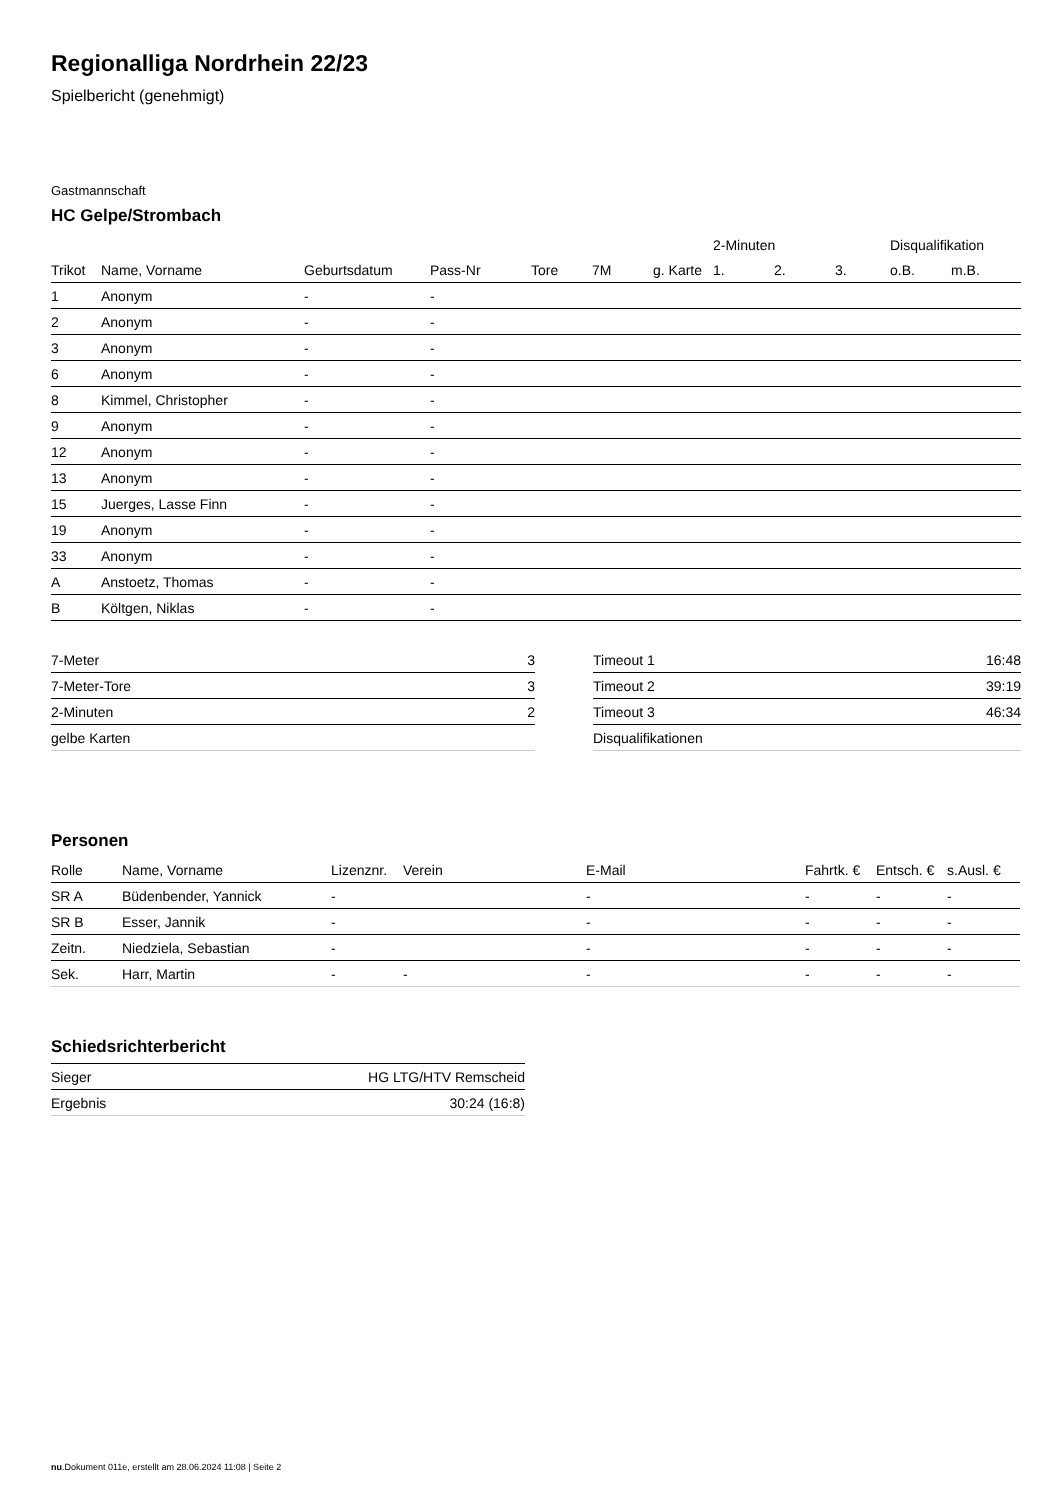Regionalliga Nordrhein 22/23
Spielbericht (genehmigt)
Gastmannschaft
HC Gelpe/Strombach
| | | | | | | | 2-Minuten | | | Disqualifikation | |
| --- | --- | --- | --- | --- | --- | --- | --- | --- | --- | --- | --- |
| Trikot | Name, Vorname | Geburtsdatum | Pass-Nr | Tore | 7M | g. Karte | 1. | 2. | 3. | o.B. | m.B. |
| 1 | Anonym | - | - | | | | | | | | |
| 2 | Anonym | - | - | | | | | | | | |
| 3 | Anonym | - | - | | | | | | | | |
| 6 | Anonym | - | - | | | | | | | | |
| 8 | Kimmel, Christopher | - | - | | | | | | | | |
| 9 | Anonym | - | - | | | | | | | | |
| 12 | Anonym | - | - | | | | | | | | |
| 13 | Anonym | - | - | | | | | | | | |
| 15 | Juerges, Lasse Finn | - | - | | | | | | | | |
| 19 | Anonym | - | - | | | | | | | | |
| 33 | Anonym | - | - | | | | | | | | |
| A | Anstoetz, Thomas | - | - | | | | | | | | |
| B | Költgen, Niklas | - | - | | | | | | | | |
| 7-Meter | 3 |
| 7-Meter-Tore | 3 |
| 2-Minuten | 2 |
| gelbe Karten | |
| Timeout 1 | 16:48 |
| Timeout 2 | 39:19 |
| Timeout 3 | 46:34 |
| Disqualifikationen | |
Personen
| Rolle | Name, Vorname | Lizenznr. | Verein | E-Mail | Fahrtk. € | Entsch. € | s.Ausl. € |
| --- | --- | --- | --- | --- | --- | --- | --- |
| SR A | Büdenbender, Yannick | - | | - | - | - | - |
| SR B | Esser, Jannik | - | | - | - | - | - |
| Zeitn. | Niedziela, Sebastian | - | | - | - | - | - |
| Sek. | Harr, Martin | - | - | - | - | - | - |
Schiedsrichterbericht
| Sieger | HG LTG/HTV Remscheid |
| Ergebnis | 30:24 (16:8) |
nu.Dokument 011e, erstellt am 28.06.2024 11:08 | Seite 2